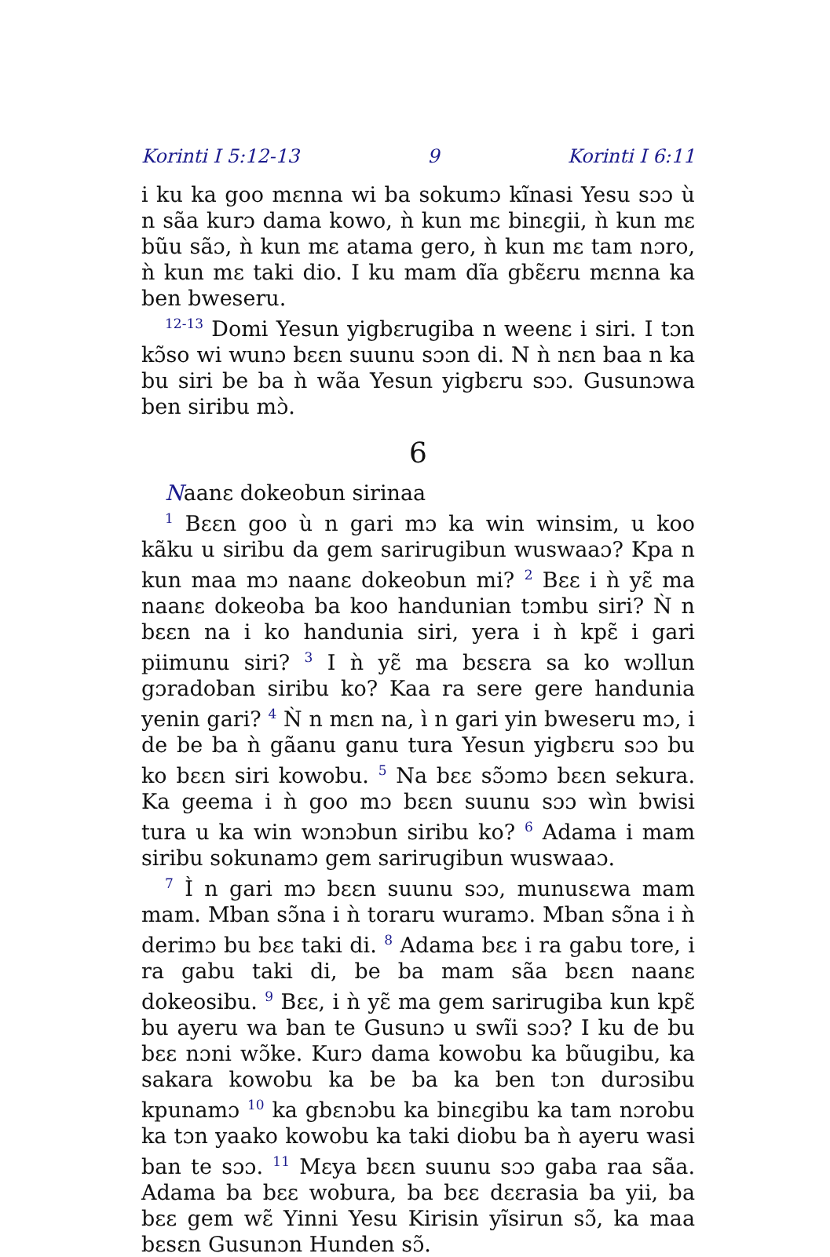Korinti I 5:12-13 9 Korinti I 6:11
i ku ka goo mɛnna wi ba sokumɔ kĩnasi Yesu sɔɔ ù n sãa kurɔ dama kowo, ǹ kun mɛ binɛgii, ǹ kun mɛ bũu sãɔ, ǹ kun mɛ atama gero, ǹ kun mɛ tam nɔro, ǹ kun mɛ taki dio. I ku mam dĩa gbɛ̃ɛru mɛnna ka ben bweseru.
<sup>12-13</sup> Domi Yesun yigbɛrugiba n weenɛ i siri. I tɔn kɔ̃so wi wunɔ bɛɛn suunu sɔɔn di. N ǹ nɛn baa n ka bu siri be ba ǹ wãa Yesun yigbɛru sɔɔ. Gusunɔwa ben siribu mɔ̀.
6
Naanɛ dokeobun sirinaa
<sup>1</sup> Bɛɛn goo ù n gari mɔ ka win winsim, u koo kãku u siribu da gem sarirugibun wuswaaɔ? Kpa n kun maa mɔ naanɛ dokeobun mi? <sup>2</sup> Bɛɛ i ǹ yɛ̃ ma naanɛ dokeoba ba koo handunian tɔmbu siri? Ǹ n bɛɛn na i ko handunia siri, yera i ǹ kpɛ̃ i gari piimunu siri? <sup>3</sup> I ǹ yɛ̃ ma bɛsɛra sa ko wɔllun gɔradoban siribu ko? Kaa ra sere gere handunia yenin gari? <sup>4</sup> Ǹ n mɛn na, ì n gari yin bweseru mɔ, i de be ba ǹ gãanu ganu tura Yesun yigbɛru sɔɔ bu ko bɛɛn siri kowobu. <sup>5</sup> Na bɛɛ sɔ̃ɔmɔ bɛɛn sekura. Ka geema i ǹ goo mɔ bɛɛn suunu sɔɔ wìn bwisi tura u ka win wɔnɔbun siribu ko? <sup>6</sup> Adama i mam siribu sokunamɔ gem sarirugibun wuswaaɔ.
<sup>7</sup> Ì n gari mɔ bɛɛn suunu sɔɔ, munusɛwa mam mam. Mban sɔ̃na i ǹ toraru wuramɔ. Mban sɔ̃na i ǹ derimɔ bu bɛɛ taki di. <sup>8</sup> Adama bɛɛ i ra gabu tore, i ra gabu taki di, be ba mam sãa bɛɛn naanɛ dokeosibu. <sup>9</sup> Bɛɛ, i ǹ yɛ̃ ma gem sarirugiba kun kpɛ̃ bu ayeru wa ban te Gusunɔ u swĩi sɔɔ? I ku de bu bɛɛ nɔni wɔ̃ke. Kurɔ dama kowobu ka bũugibu, ka sakara kowobu ka be ba ka ben tɔn durɔsibu kpunamɔ <sup>10</sup> ka gbɛnɔbu ka binɛgibu ka tam nɔrobu ka tɔn yaako kowobu ka taki diobu ba ǹ ayeru wasi ban te sɔɔ. <sup>11</sup> Mɛya bɛɛn suunu sɔɔ gaba raa sãa. Adama ba bɛɛ wobura, ba bɛɛ dɛɛrasia ba yii, ba bɛɛ gem wɛ̃ Yinni Yesu Kirisin yĩsirun sɔ̃, ka maa bɛsɛn Gusunɔn Hunden sɔ̃.